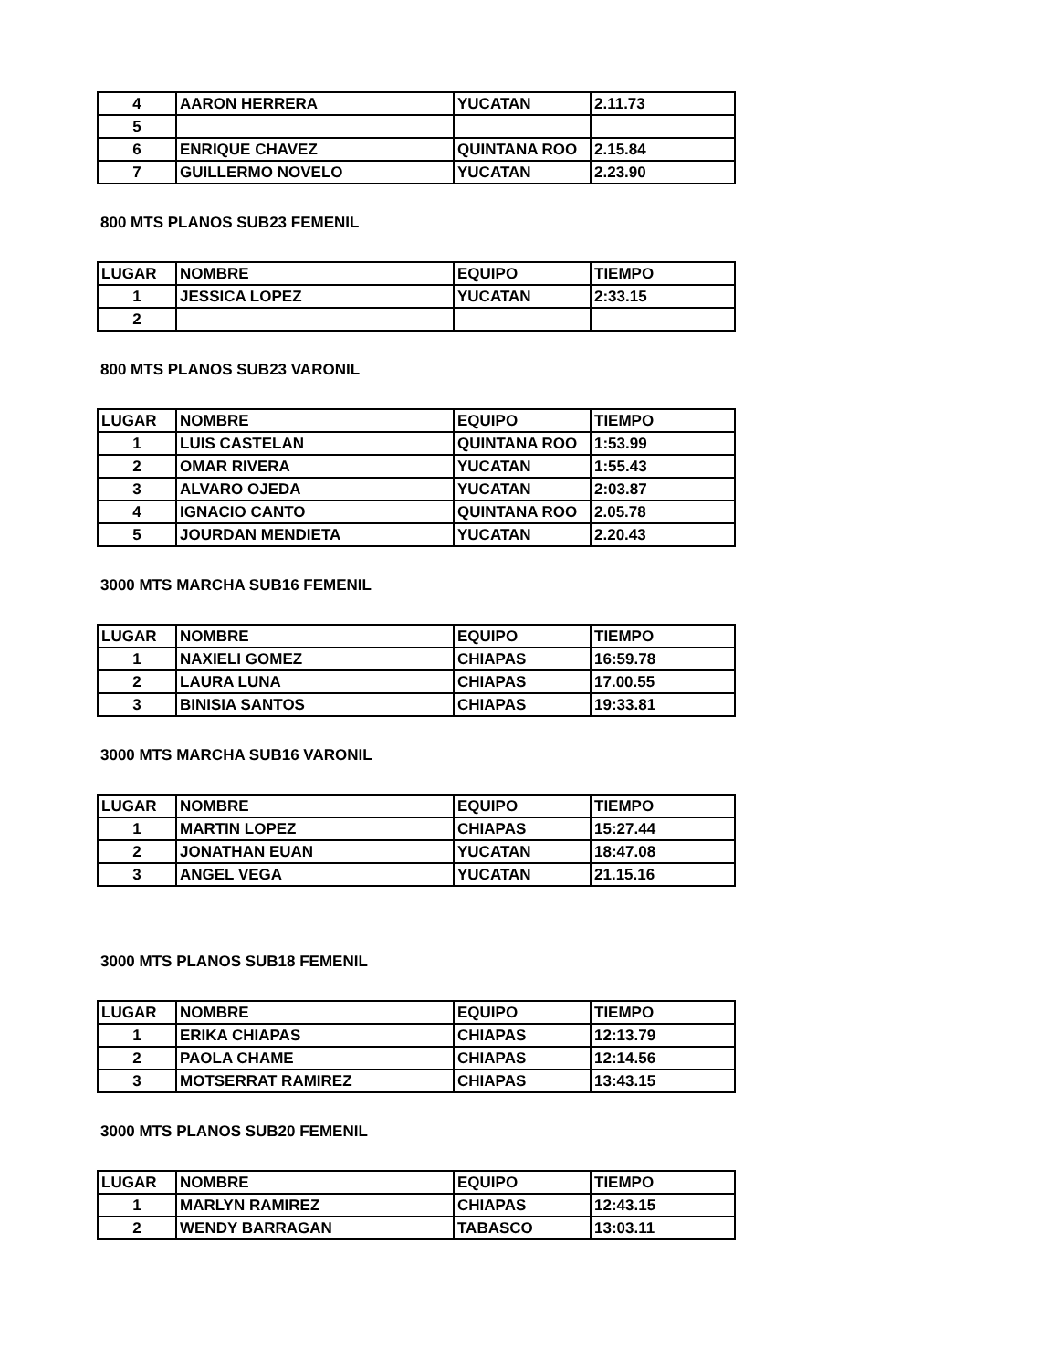| 4 | AARON HERRERA | YUCATAN | 2.11.73 |
| 5 | | | |
| 6 | ENRIQUE CHAVEZ | QUINTANA ROO | 2.15.84 |
| 7 | GUILLERMO NOVELO | YUCATAN | 2.23.90 |
800 MTS PLANOS SUB23 FEMENIL
| LUGAR | NOMBRE | EQUIPO | TIEMPO |
| 1 | JESSICA LOPEZ | YUCATAN | 2:33.15 |
| 2 | | | |
800 MTS PLANOS SUB23 VARONIL
| LUGAR | NOMBRE | EQUIPO | TIEMPO |
| 1 | LUIS CASTELAN | QUINTANA ROO | 1:53.99 |
| 2 | OMAR RIVERA | YUCATAN | 1:55.43 |
| 3 | ALVARO OJEDA | YUCATAN | 2:03.87 |
| 4 | IGNACIO CANTO | QUINTANA ROO | 2.05.78 |
| 5 | JOURDAN MENDIETA | YUCATAN | 2.20.43 |
3000 MTS MARCHA SUB16 FEMENIL
| LUGAR | NOMBRE | EQUIPO | TIEMPO |
| 1 | NAXIELI GOMEZ | CHIAPAS | 16:59.78 |
| 2 | LAURA LUNA | CHIAPAS | 17.00.55 |
| 3 | BINISIA SANTOS | CHIAPAS | 19:33.81 |
3000 MTS MARCHA SUB16 VARONIL
| LUGAR | NOMBRE | EQUIPO | TIEMPO |
| 1 | MARTIN LOPEZ | CHIAPAS | 15:27.44 |
| 2 | JONATHAN EUAN | YUCATAN | 18:47.08 |
| 3 | ANGEL VEGA | YUCATAN | 21.15.16 |
3000 MTS PLANOS SUB18 FEMENIL
| LUGAR | NOMBRE | EQUIPO | TIEMPO |
| 1 | ERIKA CHIAPAS | CHIAPAS | 12:13.79 |
| 2 | PAOLA CHAME | CHIAPAS | 12:14.56 |
| 3 | MOTSERRAT RAMIREZ | CHIAPAS | 13:43.15 |
3000 MTS PLANOS SUB20 FEMENIL
| LUGAR | NOMBRE | EQUIPO | TIEMPO |
| 1 | MARLYN RAMIREZ | CHIAPAS | 12:43.15 |
| 2 | WENDY BARRAGAN | TABASCO | 13:03.11 |